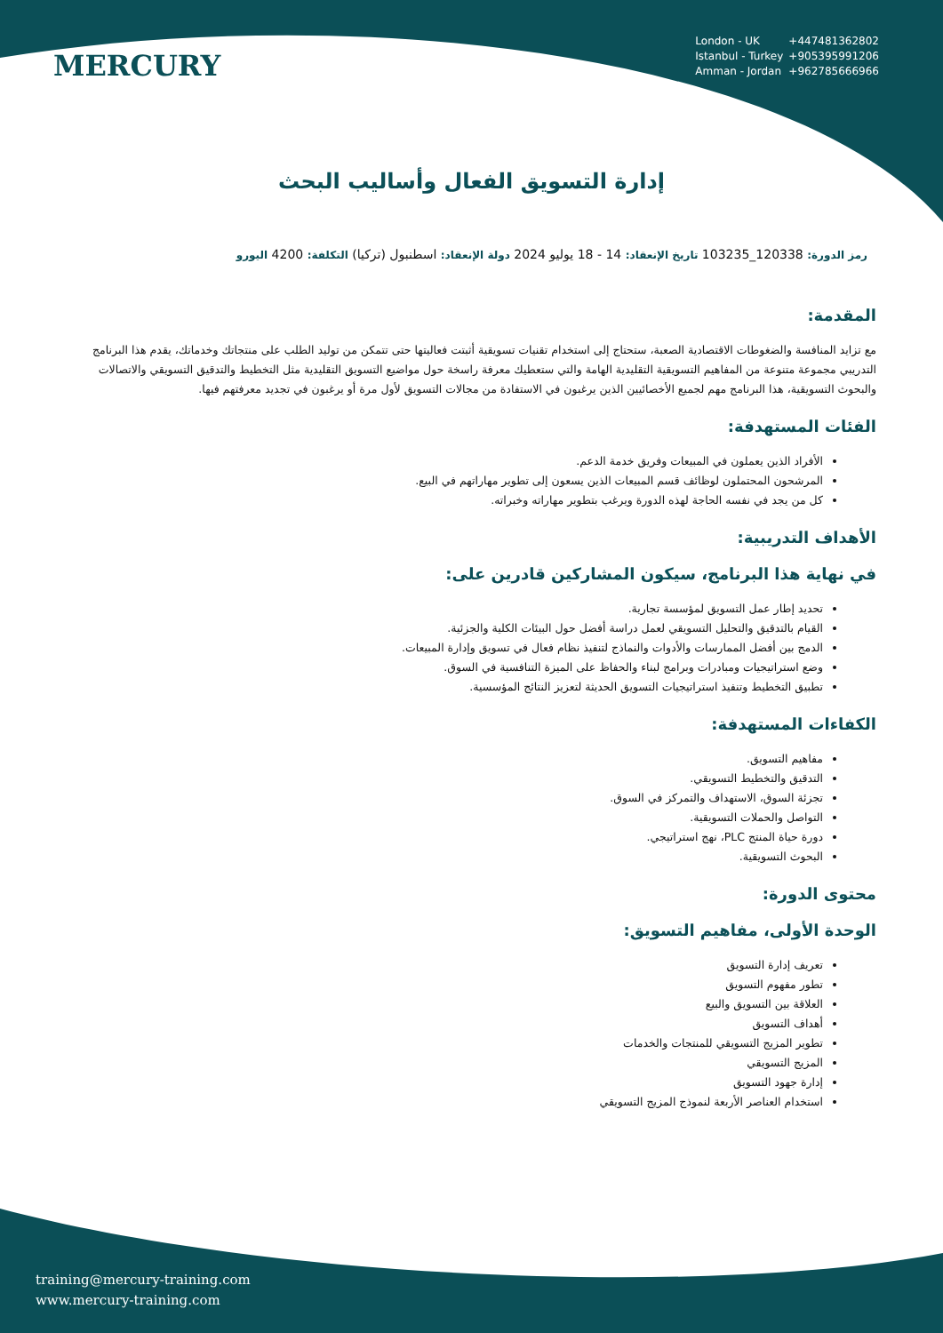MERCURY
London - UK +447481362802
Istanbul - Turkey +905395991206
Amman - Jordan +962785666966
إدارة التسويق الفعال وأساليب البحث
رمز الدورة: 120338_103235 تاريخ الإنعقاد: 14 - 18 يوليو 2024 دولة الإنعقاد: اسطنبول (تركيا) التكلفة: 4200 اليورو
المقدمة:
مع تزايد المنافسة والضغوطات الاقتصادية الصعبة، ستحتاج إلى استخدام تقنيات تسويقية أثبتت فعاليتها حتى تتمكن من توليد الطلب على منتجاتك وخدماتك، يقدم هذا البرنامج التدريبي مجموعة متنوعة من المفاهيم التسويقية التقليدية الهامة والتي ستعطيك معرفة راسخة حول مواضيع التسويق التقليدية مثل التخطيط والتدقيق التسويقي والاتصالات والبحوث التسويقية، هذا البرنامج مهم لجميع الأخصائيين الذين يرغبون في الاستفادة من مجالات التسويق لأول مرة أو يرغبون في تجديد معرفتهم فيها.
الفئات المستهدفة:
الأفراد الذين يعملون في المبيعات وفريق خدمة الدعم.
المرشحون المحتملون لوظائف قسم المبيعات الذين يسعون إلى تطوير مهاراتهم في البيع.
كل من يجد في نفسه الحاجة لهذه الدورة ويرغب بتطوير مهاراته وخبراته.
الأهداف التدريبية:
في نهاية هذا البرنامج، سيكون المشاركين قادرين على:
تحديد إطار عمل التسويق لمؤسسة تجارية.
القيام بالتدقيق والتحليل التسويقي لعمل دراسة أفضل حول البيئات الكلية والجزئية.
الدمج بين أفضل الممارسات والأدوات والنماذج لتنفيذ نظام فعال في تسويق وإدارة المبيعات.
وضع استراتيجيات ومبادرات وبرامج لبناء والحفاظ على الميزة التنافسية في السوق.
تطبيق التخطيط وتنفيذ استراتيجيات التسويق الحديثة لتعزيز النتائج المؤسسية.
الكفاءات المستهدفة:
مفاهيم التسويق.
التدقيق والتخطيط التسويقي.
تجزئة السوق، الاستهداف والتمركز في السوق.
التواصل والحملات التسويقية.
دورة حياة المنتج PLC، نهج استراتيجي.
البحوث التسويقية.
محتوى الدورة:
الوحدة الأولى، مفاهيم التسويق:
تعريف إدارة التسويق
تطور مفهوم التسويق
العلاقة بين التسويق والبيع
أهداف التسويق
تطوير المزيج التسويقي للمنتجات والخدمات
المزيج التسويقي
إدارة جهود التسويق
استخدام العناصر الأربعة لنموذج المزيج التسويقي
training@mercury-training.com
www.mercury-training.com